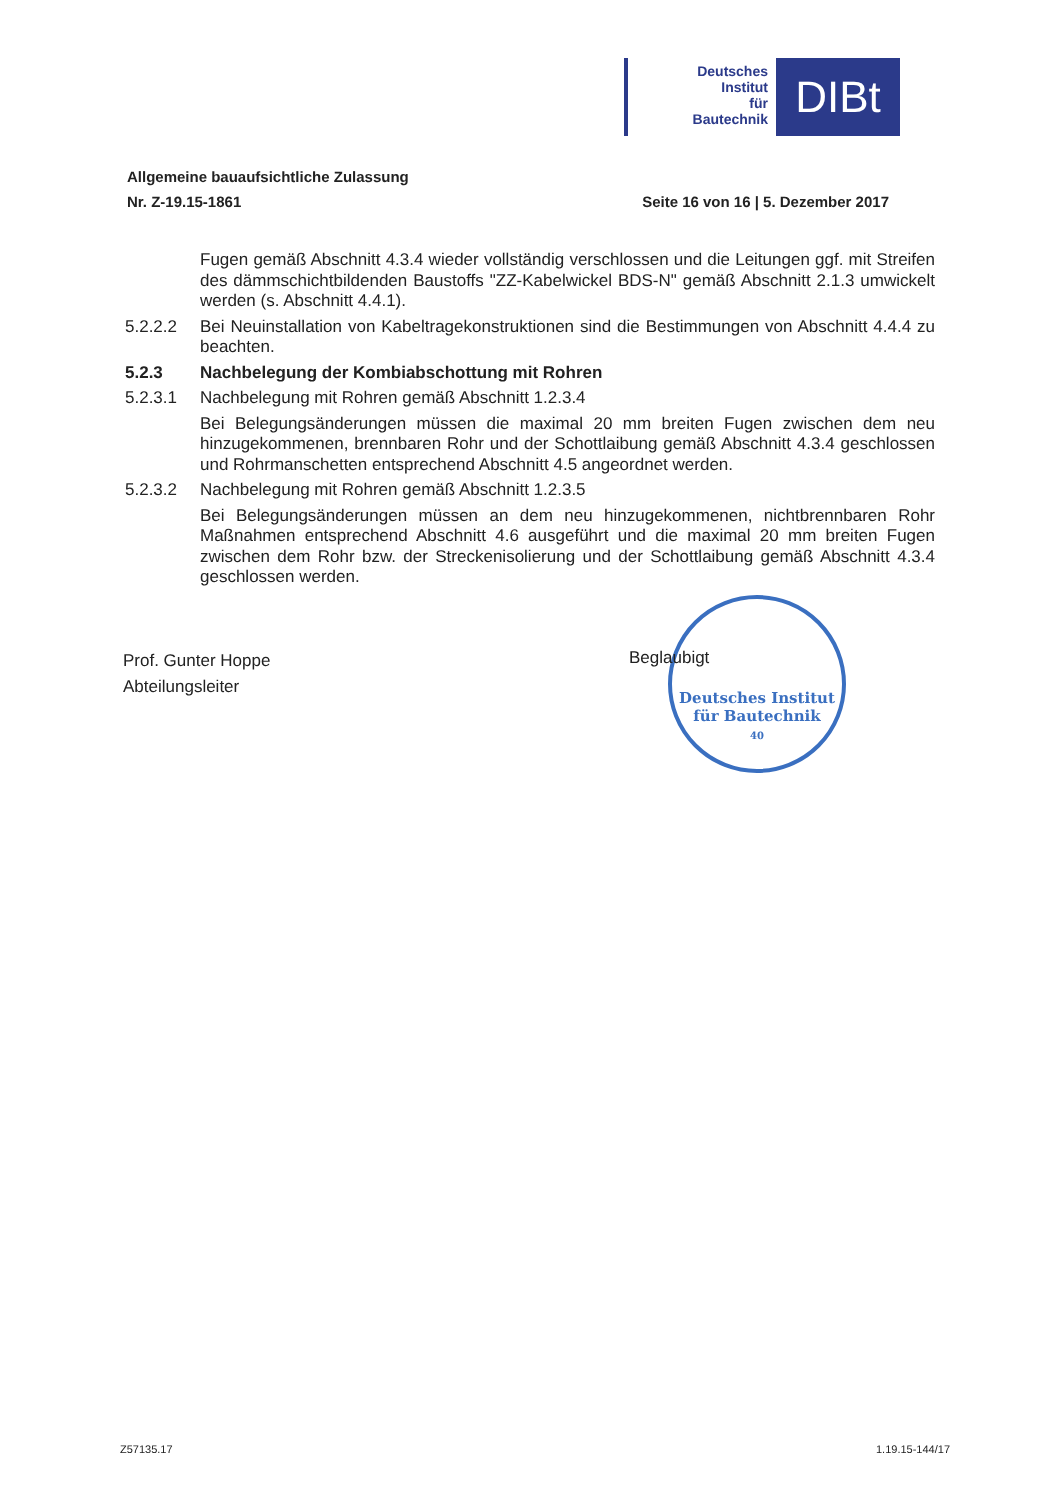Deutsches
Institut
für
Bautechnik
DIBt
Allgemeine bauaufsichtliche Zulassung
Nr. Z-19.15-1861 Seite 16 von 16 | 5. Dezember 2017
Fugen gemäß Abschnitt 4.3.4 wieder vollständig verschlossen und die Leitungen ggf. mit Streifen des dämmschichtbildenden Baustoffs "ZZ-Kabelwickel BDS-N" gemäß Ab­schnitt 2.1.3 umwickelt werden (s. Abschnitt 4.4.1).
5.2.2.2 Bei Neuinstallation von Kabeltragekonstruktionen sind die Bestimmungen von Ab­schnitt 4.4.4 zu beachten.
5.2.3 Nachbelegung der Kombiabschottung mit Rohren
5.2.3.1 Nachbelegung mit Rohren gemäß Abschnitt 1.2.3.4
Bei Belegungsänderungen müssen die maximal 20 mm breiten Fugen zwischen dem neu hinzugekommenen, brennbaren Rohr und der Schottlaibung gemäß Abschnitt 4.3.4 geschlossen und Rohrmanschetten entsprechend Abschnitt 4.5 angeordnet werden.
5.2.3.2 Nachbelegung mit Rohren gemäß Abschnitt 1.2.3.5
Bei Belegungsänderungen müssen an dem neu hinzugekommenen, nichtbrennbaren Rohr Maßnahmen entsprechend Abschnitt 4.6 ausgeführt und die maximal 20 mm breiten Fugen zwischen dem Rohr bzw. der Streckenisolierung und der Schottlaibung gemäß Abschnitt 4.3.4 geschlossen werden.
Prof. Gunter Hoppe
Abteilungsleiter
Deutsches Institut
für Bautechnik
40
Beglaubigt
Z57135.17 1.19.15-144/17